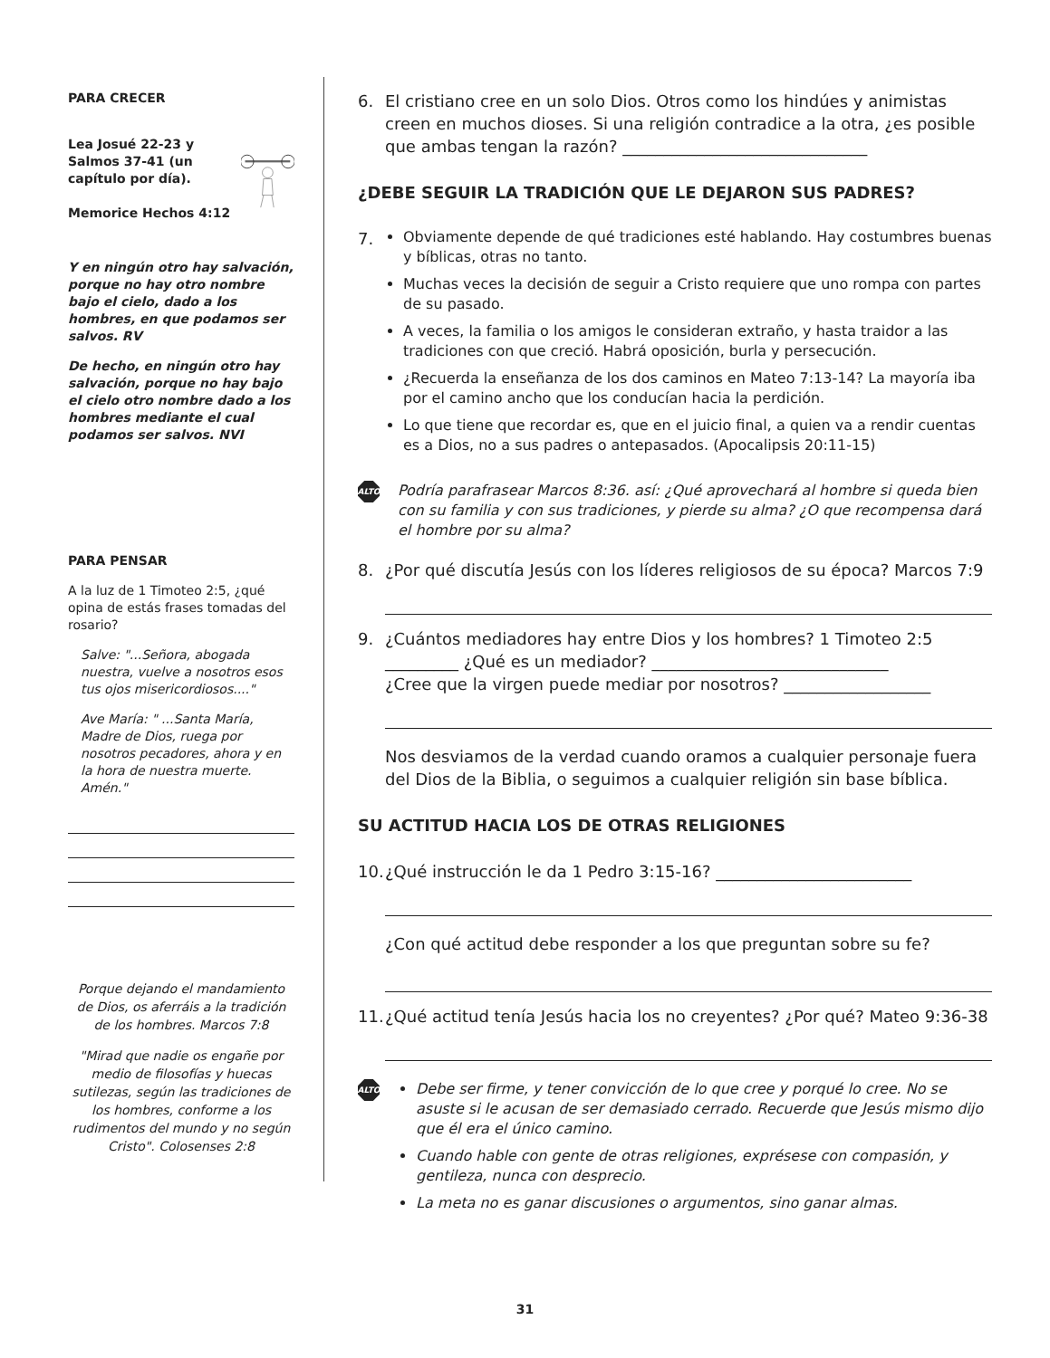PARA CRECER
Lea Josué 22-23 y Salmos 37-41 (un capítulo por día).
Memorice Hechos 4:12
Y en ningún otro hay salvación, porque no hay otro nombre bajo el cielo, dado a los hombres, en que podamos ser salvos. RV
De hecho, en ningún otro hay salvación, porque no hay bajo el cielo otro nombre dado a los hombres mediante el cual podamos ser salvos. NVI
PARA PENSAR
A la luz de 1 Timoteo 2:5, ¿qué opina de estás frases tomadas del rosario?
Salve: "...Señora, abogada nuestra, vuelve a nosotros esos tus ojos misericordiosos...."
Ave María: " ...Santa María, Madre de Dios, ruega por nosotros pecadores, ahora y en la hora de nuestra muerte. Amén."
Porque dejando el mandamiento de Dios, os aferráis a la tradición de los hombres. Marcos 7:8
"Mirad que nadie os engañe por medio de filosofías y huecas sutilezas, según las tradiciones de los hombres, conforme a los rudimentos del mundo y no según Cristo". Colosenses 2:8
6. El cristiano cree en un solo Dios. Otros como los hindúes y animistas creen en muchos dioses. Si una religión contradice a la otra, ¿es posible que ambas tengan la razón? ______________________________
¿DEBE SEGUIR LA TRADICIÓN QUE LE DEJARON SUS PADRES?
7.
Obviamente depende de qué tradiciones esté hablando. Hay costumbres buenas y bíblicas, otras no tanto.
Muchas veces la decisión de seguir a Cristo requiere que uno rompa con partes de su pasado.
A veces, la familia o los amigos le consideran extraño, y hasta traidor a las tradiciones con que creció. Habrá oposición, burla y persecución.
¿Recuerda la enseñanza de los dos caminos en Mateo 7:13-14? La mayoría iba por el camino ancho que los conducían hacia la perdición.
Lo que tiene que recordar es, que en el juicio final, a quien va a rendir cuentas es a Dios, no a sus padres o antepasados. (Apocalipsis 20:11-15)
ALTO Podría parafrasear Marcos 8:36. así: ¿Qué aprovechará al hombre si queda bien con su familia y con sus tradiciones, y pierde su alma? ¿O que recompensa dará el hombre por su alma?
8. ¿Por qué discutía Jesús con los líderes religiosos de su época? Marcos 7:9
9. ¿Cuántos mediadores hay entre Dios y los hombres? 1 Timoteo 2:5
_________ ¿Qué es un mediador? _____________________________
¿Cree que la virgen puede mediar por nosotros? __________________
Nos desviamos de la verdad cuando oramos a cualquier personaje fuera del Dios de la Biblia, o seguimos a cualquier religión sin base bíblica.
SU ACTITUD HACIA LOS DE OTRAS RELIGIONES
10. ¿Qué instrucción le da 1 Pedro 3:15-16? ________________________
¿Con qué actitud debe responder a los que preguntan sobre su fe?
11. ¿Qué actitud tenía Jesús hacia los no creyentes? ¿Por qué? Mateo 9:36-38
ALTO
Debe ser firme, y tener convicción de lo que cree y porqué lo cree. No se asuste si le acusan de ser demasiado cerrado. Recuerde que Jesús mismo dijo que él era el único camino.
Cuando hable con gente de otras religiones, exprésese con compasión, y gentileza, nunca con desprecio.
La meta no es ganar discusiones o argumentos, sino ganar almas.
31